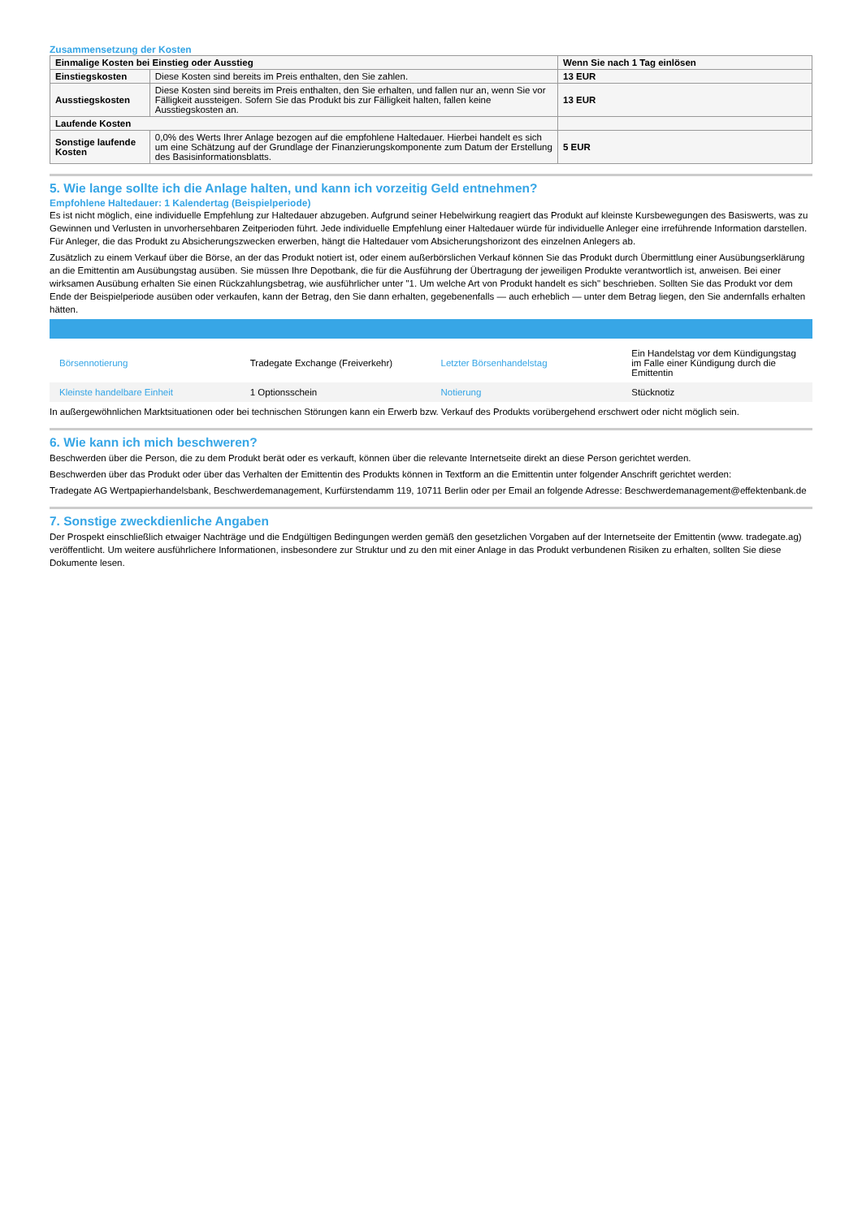Zusammensetzung der Kosten
| Einmalige Kosten bei Einstieg oder Ausstieg | | Wenn Sie nach 1 Tag einlösen |
| --- | --- | --- |
| Einstiegskosten | Diese Kosten sind bereits im Preis enthalten, den Sie zahlen. | 13 EUR |
| Ausstiegskosten | Diese Kosten sind bereits im Preis enthalten, den Sie erhalten, und fallen nur an, wenn Sie vor Fälligkeit aussteigen. Sofern Sie das Produkt bis zur Fälligkeit halten, fallen keine Ausstiegskosten an. | 13 EUR |
| Laufende Kosten | | |
| Sonstige laufende Kosten | 0,0% des Werts Ihrer Anlage bezogen auf die empfohlene Haltedauer. Hierbei handelt es sich um eine Schätzung auf der Grundlage der Finanzierungskomponente zum Datum der Erstellung des Basisinformationsblatts. | 5 EUR |
5. Wie lange sollte ich die Anlage halten, und kann ich vorzeitig Geld entnehmen?
Empfohlene Haltedauer: 1 Kalendertag (Beispielperiode)
Es ist nicht möglich, eine individuelle Empfehlung zur Haltedauer abzugeben. Aufgrund seiner Hebelwirkung reagiert das Produkt auf kleinste Kursbewegungen des Basiswerts, was zu Gewinnen und Verlusten in unvorhersehbaren Zeitperioden führt. Jede individuelle Empfehlung einer Haltedauer würde für individuelle Anleger eine irreführende Information darstellen. Für Anleger, die das Produkt zu Absicherungszwecken erwerben, hängt die Haltedauer vom Absicherungshorizont des einzelnen Anlegers ab.
Zusätzlich zu einem Verkauf über die Börse, an der das Produkt notiert ist, oder einem außerbörslichen Verkauf können Sie das Produkt durch Übermittlung einer Ausübungserklärung an die Emittentin am Ausübungstag ausüben. Sie müssen Ihre Depotbank, die für die Ausführung der Übertragung der jeweiligen Produkte verantwortlich ist, anweisen. Bei einer wirksamen Ausübung erhalten Sie einen Rückzahlungsbetrag, wie ausführlicher unter "1. Um welche Art von Produkt handelt es sich" beschrieben. Sollten Sie das Produkt vor dem Ende der Beispielperiode ausüben oder verkaufen, kann der Betrag, den Sie dann erhalten, gegebenenfalls — auch erheblich — unter dem Betrag liegen, den Sie andernfalls erhalten hätten.
| Börsennotierung | Tradegate Exchange (Freiverkehr) | Letzter Börsenhandelstag | Ein Handelstag vor dem Kündigungstag im Falle einer Kündigung durch die Emittentin |
| Kleinste handelbare Einheit | 1 Optionsschein | Notierung | Stücknotiz |
In außergewöhnlichen Marktsituationen oder bei technischen Störungen kann ein Erwerb bzw. Verkauf des Produkts vorübergehend erschwert oder nicht möglich sein.
6. Wie kann ich mich beschweren?
Beschwerden über die Person, die zu dem Produkt berät oder es verkauft, können über die relevante Internetseite direkt an diese Person gerichtet werden.
Beschwerden über das Produkt oder über das Verhalten der Emittentin des Produkts können in Textform an die Emittentin unter folgender Anschrift gerichtet werden:
Tradegate AG Wertpapierhandelsbank, Beschwerdemanagement, Kurfürstendamm 119, 10711 Berlin oder per Email an folgende Adresse: Beschwerdemanagement@effektenbank.de
7. Sonstige zweckdienliche Angaben
Der Prospekt einschließlich etwaiger Nachträge und die Endgültigen Bedingungen werden gemäß den gesetzlichen Vorgaben auf der Internetseite der Emittentin (www. tradegate.ag) veröffentlicht. Um weitere ausführlichere Informationen, insbesondere zur Struktur und zu den mit einer Anlage in das Produkt verbundenen Risiken zu erhalten, sollten Sie diese Dokumente lesen.